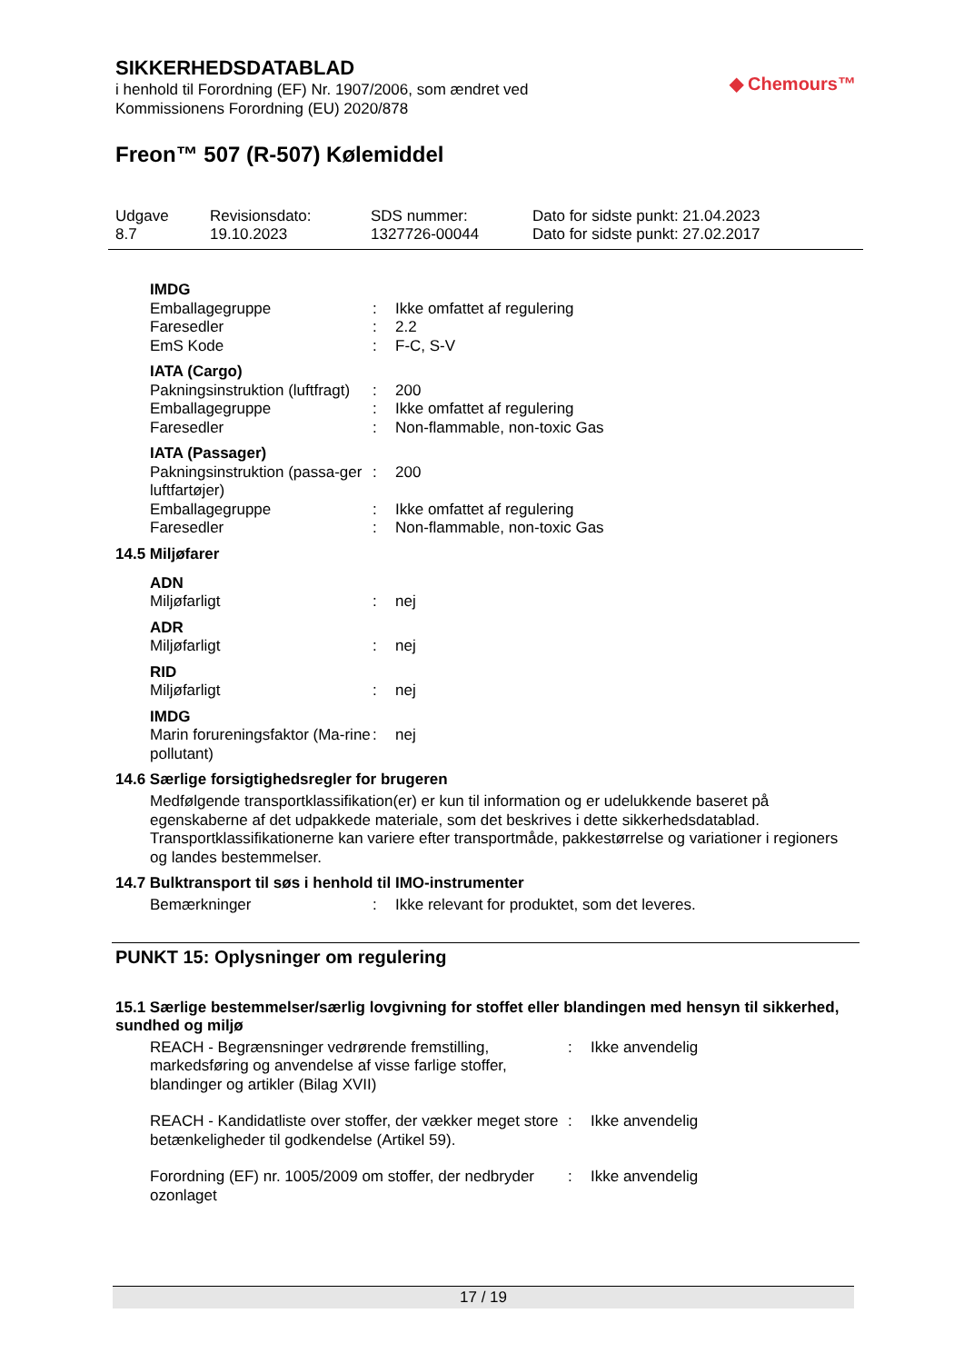◆ Chemours™
SIKKERHEDSDATABLAD
i henhold til Forordning (EF) Nr. 1907/2006, som ændret ved
Kommissionens Forordning (EU) 2020/878
Freon™ 507 (R-507) Kølemiddel
Udgave
8.7
Revisionsdato:
19.10.2023
SDS nummer:
1327726-00044
Dato for sidste punkt: 21.04.2023
Dato for sidste punkt: 27.02.2017
| IMDG | | |
| Emballagegruppe | : | Ikke omfattet af regulering |
| Faresedler | : | 2.2 |
| EmS Kode | : | F-C, S-V |
| IATA (Cargo) | | |
| Pakningsinstruktion (luftfragt) | : | 200 |
| Emballagegruppe | : | Ikke omfattet af regulering |
| Faresedler | : | Non-flammable, non-toxic Gas |
| IATA (Passager) | | |
| Pakningsinstruktion (passa-ger luftfartøjer) | : | 200 |
| Emballagegruppe | : | Ikke omfattet af regulering |
| Faresedler | : | Non-flammable, non-toxic Gas |
14.5 Miljøfarer
| ADN | | |
| Miljøfarligt | : | nej |
| ADR | | |
| Miljøfarligt | : | nej |
| RID | | |
| Miljøfarligt | : | nej |
| IMDG | | |
| Marin forureningsfaktor (Ma-rine pollutant) | : | nej |
14.6 Særlige forsigtighedsregler for brugeren
Medfølgende transportklassifikation(er) er kun til information og er udelukkende baseret på egenskaberne af det udpakkede materiale, som det beskrives i dette sikkerhedsdatablad. Transportklassifikationerne kan variere efter transportmåde, pakkestørrelse og variationer i regioners og landes bestemmelser.
14.7 Bulktransport til søs i henhold til IMO-instrumenter
| Bemærkninger | : | Ikke relevant for produktet, som det leveres. |
PUNKT 15: Oplysninger om regulering
15.1 Særlige bestemmelser/særlig lovgivning for stoffet eller blandingen med hensyn til sikkerhed, sundhed og miljø
| REACH - Begrænsninger vedrørende fremstilling, markedsføring og anvendelse af visse farlige stoffer, blandinger og artikler (Bilag XVII) | : | Ikke anvendelig |
| REACH - Kandidatliste over stoffer, der vækker meget store betænkeligheder til godkendelse (Artikel 59). | : | Ikke anvendelig |
| Forordning (EF) nr. 1005/2009 om stoffer, der nedbryder ozonlaget | : | Ikke anvendelig |
17 / 19